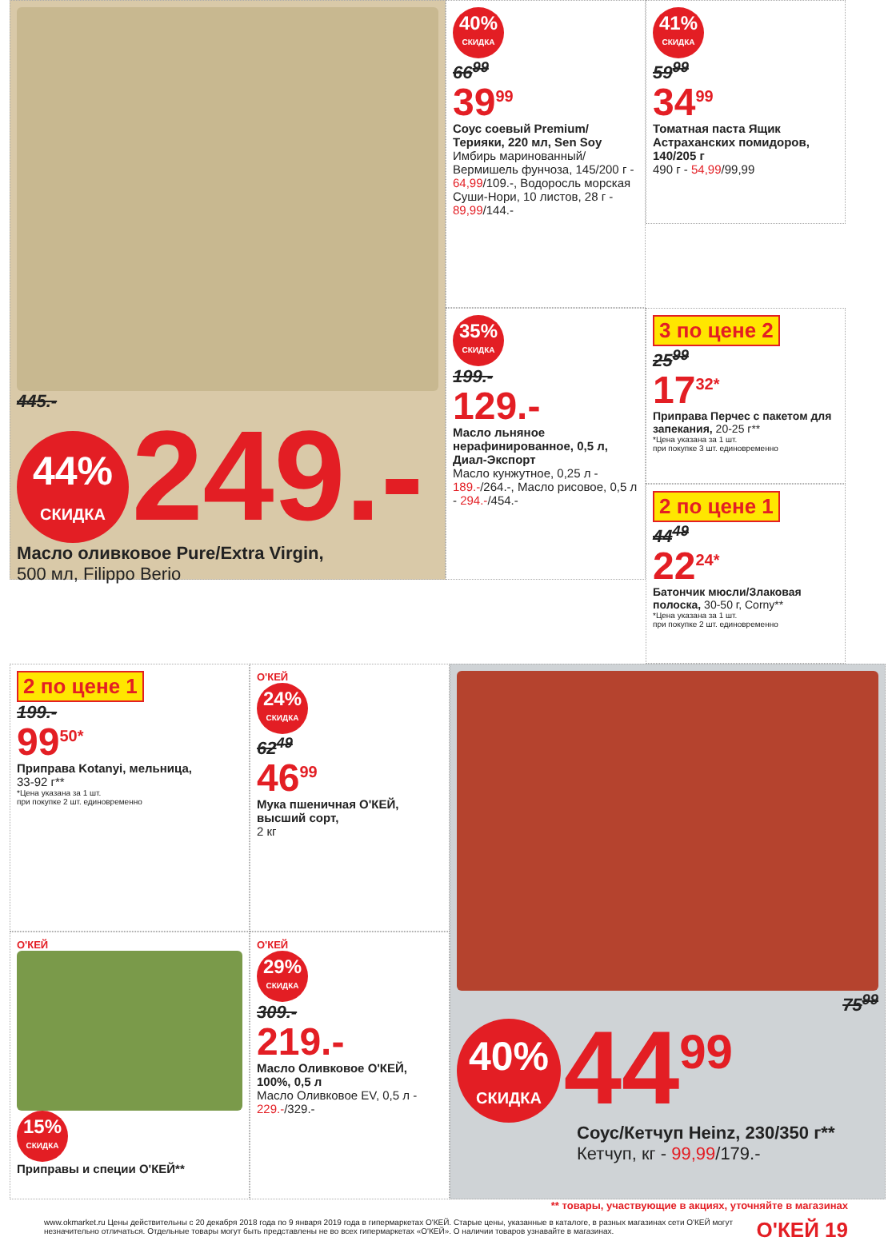445.-
44% СКИДКА 249.-
Масло оливковое Pure/Extra Virgin,
500 мл, Filippo Berio
40% СКИДКА
66<sup>99</sup>
39<sup>99</sup>
Соус соевый Premium/ Терияки, 220 мл, Sen Soy
Имбирь маринованный/ Вермишель фунчоза, 145/200 г - 64,99/109.-, Водоросль морская Суши-Нори, 10 листов, 28 г - 89,99/144.-
41% СКИДКА
59<sup>99</sup>
34<sup>99</sup>
Томатная паста Ящик Астраханских помидоров, 140/205 г
490 г - 54,99/99,99
35% СКИДКА
199.-
129.-
Масло льняное нерафинированное, 0,5 л, Диал-Экспорт
Масло кунжутное, 0,25 л - 189.-/264.-, Масло рисовое, 0,5 л - 294.-/454.-
3 по цене 2
25<sup>99</sup>
17<sup>32*</sup>
Приправа Перчес с пакетом для запекания, 20-25 г**
*Цена указана за 1 шт.
при покупке 3 шт. единовременно
2 по цене 1
44<sup>49</sup>
22<sup>24*</sup>
Батончик мюсли/Злаковая полоска, 30-50 г, Corny**
*Цена указана за 1 шт.
при покупке 2 шт. единовременно
2 по цене 1
199.-
99<sup>50*</sup>
Приправа Kotanyi, мельница,
33-92 г**
*Цена указана за 1 шт.
при покупке 2 шт. единовременно
О'КЕЙ
15% СКИДКА
Приправы и специи О'КЕЙ**
О'КЕЙ
24% СКИДКА
62<sup>49</sup>
46<sup>99</sup>
Мука пшеничная О'КЕЙ, высший сорт,
2 кг
О'КЕЙ
29% СКИДКА
309.-
219.-
Масло Оливковое О'КЕЙ, 100%, 0,5 л
Масло Оливковое EV, 0,5 л - 229.-/329.-
75<sup>99</sup>
40% СКИДКА 44<sup>99</sup>
Соус/Кетчуп Heinz, 230/350 г**
Кетчуп, кг - 99,99/179.-
** товары, участвующие в акциях, уточняйте в магазинах
www.okmarket.ru Цены действительны с 20 декабря 2018 года по 9 января 2019 года в гипермаркетах О'КЕЙ. Старые цены, указанные в каталоге, в разных магазинах сети О'КЕЙ могут незначительно отличаться. Отдельные товары могут быть представлены не во всех гипермаркетах «О'КЕЙ». О наличии товаров узнавайте в магазинах.
О'КЕЙ 19